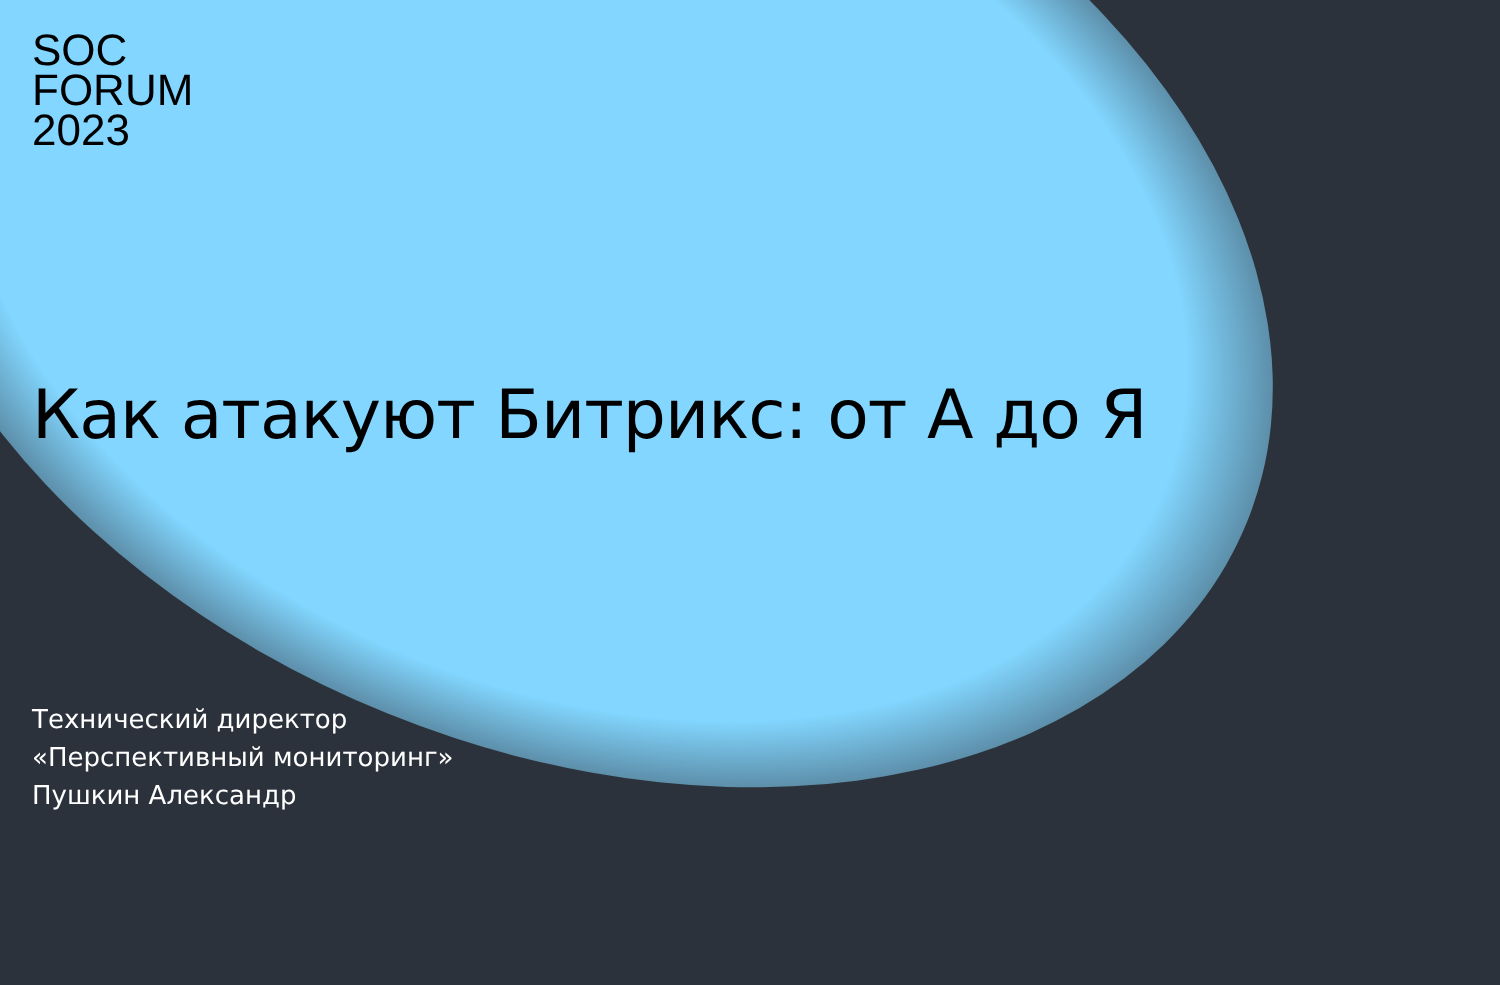SOC
FORUM
2023
Как атакуют Битрикс: от А до Я
Технический директор
«Перспективный мониторинг»
Пушкин Александр